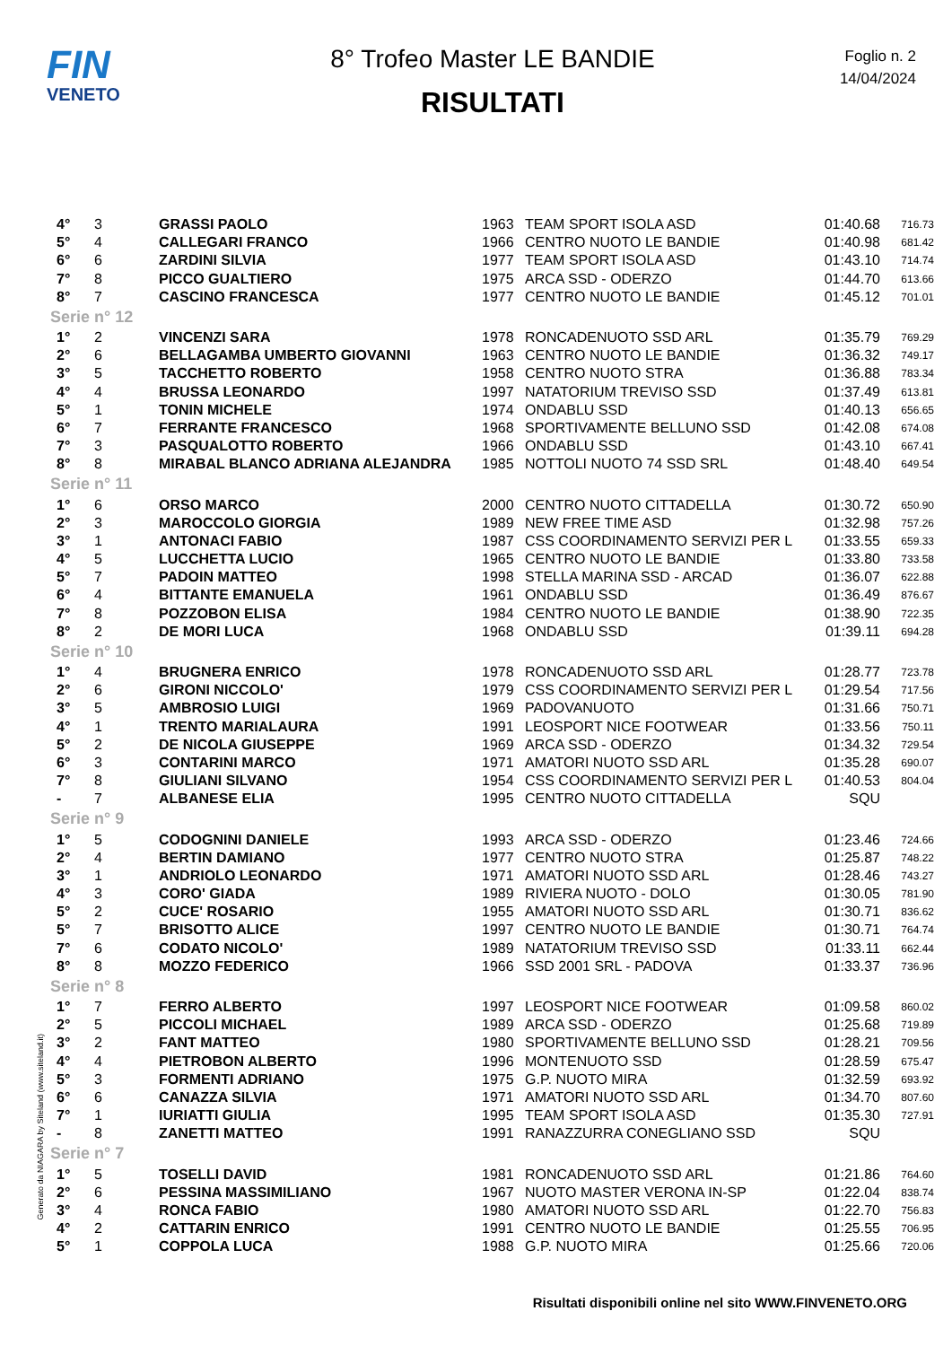FIN
VENETO
8° Trofeo Master LE BANDIE
RISULTATI
Foglio n. 2
14/04/2024
| 4° | 3 | GRASSI PAOLO | 1963 | TEAM SPORT ISOLA ASD | 01:40.68 | 716.73 |
| 5° | 4 | CALLEGARI FRANCO | 1966 | CENTRO NUOTO LE BANDIE | 01:40.98 | 681.42 |
| 6° | 6 | ZARDINI SILVIA | 1977 | TEAM SPORT ISOLA ASD | 01:43.10 | 714.74 |
| 7° | 8 | PICCO GUALTIERO | 1975 | ARCA SSD - ODERZO | 01:44.70 | 613.66 |
| 8° | 7 | CASCINO FRANCESCA | 1977 | CENTRO NUOTO LE BANDIE | 01:45.12 | 701.01 |
| Serie n° 12 | | | | | | |
| 1° | 2 | VINCENZI SARA | 1978 | RONCADENUOTO SSD ARL | 01:35.79 | 769.29 |
| 2° | 6 | BELLAGAMBA UMBERTO GIOVANNI | 1963 | CENTRO NUOTO LE BANDIE | 01:36.32 | 749.17 |
| 3° | 5 | TACCHETTO ROBERTO | 1958 | CENTRO NUOTO STRA | 01:36.88 | 783.34 |
| 4° | 4 | BRUSSA LEONARDO | 1997 | NATATORIUM TREVISO SSD | 01:37.49 | 613.81 |
| 5° | 1 | TONIN MICHELE | 1974 | ONDABLU SSD | 01:40.13 | 656.65 |
| 6° | 7 | FERRANTE FRANCESCO | 1968 | SPORTIVAMENTE BELLUNO SSD | 01:42.08 | 674.08 |
| 7° | 3 | PASQUALOTTO ROBERTO | 1966 | ONDABLU SSD | 01:43.10 | 667.41 |
| 8° | 8 | MIRABAL BLANCO ADRIANA ALEJANDRA | 1985 | NOTTOLI NUOTO 74 SSD SRL | 01:48.40 | 649.54 |
| Serie n° 11 | | | | | | |
| 1° | 6 | ORSO MARCO | 2000 | CENTRO NUOTO CITTADELLA | 01:30.72 | 650.90 |
| 2° | 3 | MAROCCOLO GIORGIA | 1989 | NEW FREE TIME ASD | 01:32.98 | 757.26 |
| 3° | 1 | ANTONACI FABIO | 1987 | CSS COORDINAMENTO SERVIZI PER L | 01:33.55 | 659.33 |
| 4° | 5 | LUCCHETTA LUCIO | 1965 | CENTRO NUOTO LE BANDIE | 01:33.80 | 733.58 |
| 5° | 7 | PADOIN MATTEO | 1998 | STELLA MARINA SSD - ARCAD | 01:36.07 | 622.88 |
| 6° | 4 | BITTANTE EMANUELA | 1961 | ONDABLU SSD | 01:36.49 | 876.67 |
| 7° | 8 | POZZOBON ELISA | 1984 | CENTRO NUOTO LE BANDIE | 01:38.90 | 722.35 |
| 8° | 2 | DE MORI LUCA | 1968 | ONDABLU SSD | 01:39.11 | 694.28 |
| Serie n° 10 | | | | | | |
| 1° | 4 | BRUGNERA ENRICO | 1978 | RONCADENUOTO SSD ARL | 01:28.77 | 723.78 |
| 2° | 6 | GIRONI NICCOLO' | 1979 | CSS COORDINAMENTO SERVIZI PER L | 01:29.54 | 717.56 |
| 3° | 5 | AMBROSIO LUIGI | 1969 | PADOVANUOTO | 01:31.66 | 750.71 |
| 4° | 1 | TRENTO MARIALAURA | 1991 | LEOSPORT NICE FOOTWEAR | 01:33.56 | 750.11 |
| 5° | 2 | DE NICOLA GIUSEPPE | 1969 | ARCA SSD - ODERZO | 01:34.32 | 729.54 |
| 6° | 3 | CONTARINI MARCO | 1971 | AMATORI NUOTO SSD ARL | 01:35.28 | 690.07 |
| 7° | 8 | GIULIANI SILVANO | 1954 | CSS COORDINAMENTO SERVIZI PER L | 01:40.53 | 804.04 |
| - | 7 | ALBANESE ELIA | 1995 | CENTRO NUOTO CITTADELLA | SQU | |
| Serie n° 9 | | | | | | |
| 1° | 5 | CODOGNINI DANIELE | 1993 | ARCA SSD - ODERZO | 01:23.46 | 724.66 |
| 2° | 4 | BERTIN DAMIANO | 1977 | CENTRO NUOTO STRA | 01:25.87 | 748.22 |
| 3° | 1 | ANDRIOLO LEONARDO | 1971 | AMATORI NUOTO SSD ARL | 01:28.46 | 743.27 |
| 4° | 3 | CORO' GIADA | 1989 | RIVIERA NUOTO - DOLO | 01:30.05 | 781.90 |
| 5° | 2 | CUCE' ROSARIO | 1955 | AMATORI NUOTO SSD ARL | 01:30.71 | 836.62 |
| 5° | 7 | BRISOTTO ALICE | 1997 | CENTRO NUOTO LE BANDIE | 01:30.71 | 764.74 |
| 7° | 6 | CODATO NICOLO' | 1989 | NATATORIUM TREVISO SSD | 01:33.11 | 662.44 |
| 8° | 8 | MOZZO FEDERICO | 1966 | SSD 2001 SRL - PADOVA | 01:33.37 | 736.96 |
| Serie n° 8 | | | | | | |
| 1° | 7 | FERRO ALBERTO | 1997 | LEOSPORT NICE FOOTWEAR | 01:09.58 | 860.02 |
| 2° | 5 | PICCOLI MICHAEL | 1989 | ARCA SSD - ODERZO | 01:25.68 | 719.89 |
| 3° | 2 | FANT MATTEO | 1980 | SPORTIVAMENTE BELLUNO SSD | 01:28.21 | 709.56 |
| 4° | 4 | PIETROBON ALBERTO | 1996 | MONTENUOTO SSD | 01:28.59 | 675.47 |
| 5° | 3 | FORMENTI ADRIANO | 1975 | G.P. NUOTO MIRA | 01:32.59 | 693.92 |
| 6° | 6 | CANAZZA SILVIA | 1971 | AMATORI NUOTO SSD ARL | 01:34.70 | 807.60 |
| 7° | 1 | IURIATTI GIULIA | 1995 | TEAM SPORT ISOLA ASD | 01:35.30 | 727.91 |
| - | 8 | ZANETTI MATTEO | 1991 | RANAZZURRA CONEGLIANO SSD | SQU | |
| Serie n° 7 | | | | | | |
| 1° | 5 | TOSELLI DAVID | 1981 | RONCADENUOTO SSD ARL | 01:21.86 | 764.60 |
| 2° | 6 | PESSINA MASSIMILIANO | 1967 | NUOTO MASTER VERONA IN-SP | 01:22.04 | 838.74 |
| 3° | 4 | RONCA FABIO | 1980 | AMATORI NUOTO SSD ARL | 01:22.70 | 756.83 |
| 4° | 2 | CATTARIN ENRICO | 1991 | CENTRO NUOTO LE BANDIE | 01:25.55 | 706.95 |
| 5° | 1 | COPPOLA LUCA | 1988 | G.P. NUOTO MIRA | 01:25.66 | 720.06 |
Generato da NIAGARA by Siteland (www.siteland.it)
Risultati disponibili online nel sito WWW.FINVENETO.ORG